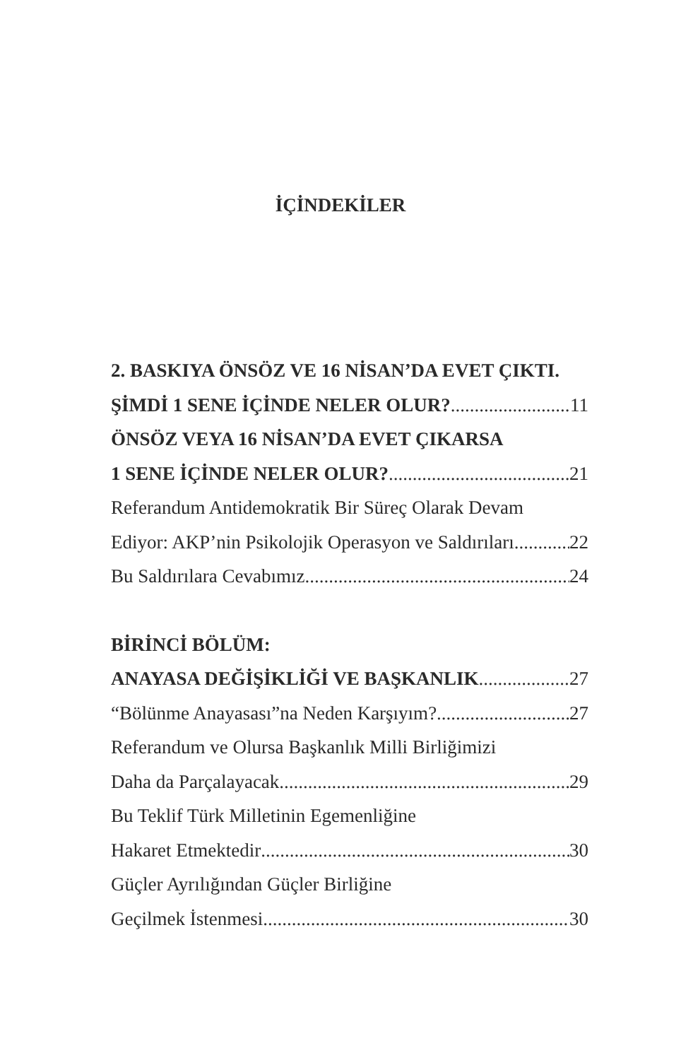İÇİNDEKİLER
2. BASKIYA ÖNSÖZ VE 16 NİSAN’DA EVET ÇIKTI.
ŞİMDİ 1 SENE İÇİNDE NELER OLUR? 11
ÖNSÖZ VEYA 16 NİSAN’DA EVET ÇIKARSA
1 SENE İÇİNDE NELER OLUR? 21
Referandum Antidemokratik Bir Süreç Olarak Devam
Ediyor: AKP’nin Psikolojik Operasyon ve Saldırıları 22
Bu Saldırılara Cevabımız 24
BİRİNCİ BÖLÜM:
ANAYASA DEĞİŞİKLİĞİ VE BAŞKANLIK 27
“Bölünme Anayasası”na Neden Karşıyım? 27
Referandum ve Olursa Başkanlık Milli Birliğimizi
Daha da Parçalayacak 29
Bu Teklif Türk Milletinin Egemenliğine
Hakaret Etmektedir 30
Güçler Ayrılığından Güçler Birliğine
Geçilmek İstenmesi 30